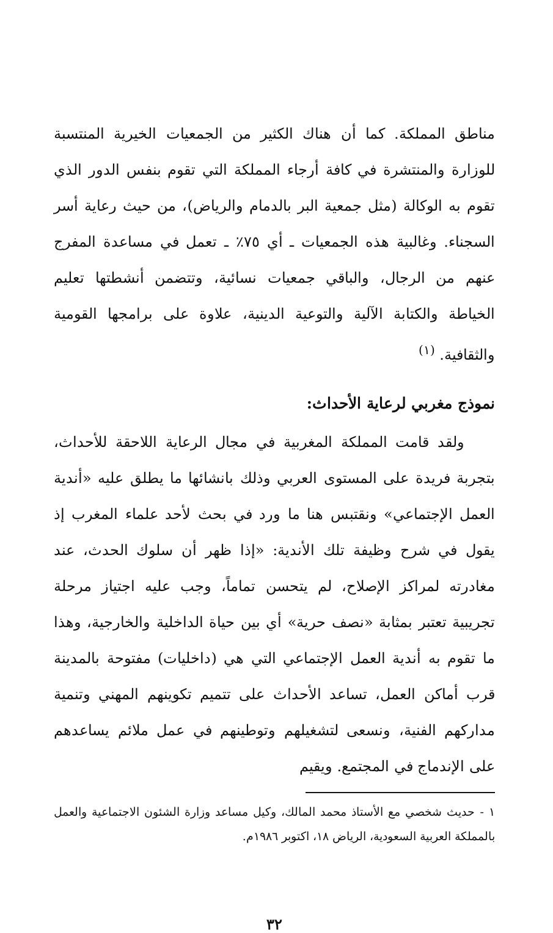مناطق المملكة. كما أن هناك الكثير من الجمعيات الخيرية المنتسبة للوزارة والمنتشرة في كافة أرجاء المملكة التي تقوم بنفس الدور الذي تقوم به الوكالة (مثل جمعية البر بالدمام والرياض)، من حيث رعاية أسر السجناء. وغالبية هذه الجمعيات ـ أي ٧٥٪ ـ تعمل في مساعدة المفرج عنهم من الرجال، والباقي جمعيات نسائية، وتتضمن أنشطتها تعليم الخياطة والكتابة الآلية والتوعية الدينية، علاوة على برامجها القومية والثقافية. <sup>(١)</sup>
نموذج مغربي لرعاية الأحداث:
ولقد قامت المملكة المغربية في مجال الرعاية اللاحقة للأحداث، بتجربة فريدة على المستوى العربي وذلك بانشائها ما يطلق عليه «أندية العمل الإجتماعي» ونقتبس هنا ما ورد في بحث لأحد علماء المغرب إذ يقول في شرح وظيفة تلك الأندية: «إذا ظهر أن سلوك الحدث، عند مغادرته لمراكز الإصلاح، لم يتحسن تماماً، وجب عليه اجتياز مرحلة تجريبية تعتبر بمثابة «نصف حرية» أي بين حياة الداخلية والخارجية، وهذا ما تقوم به أندية العمل الإجتماعي التي هي (داخليات) مفتوحة بالمدينة قرب أماكن العمل، تساعد الأحداث على تتميم تكوينهم المهني وتنمية مداركهم الفنية، ونسعى لتشغيلهم وتوطينهم في عمل ملائم يساعدهم على الإندماج في المجتمع. ويقيم
١ - حديث شخصي مع الأستاذ محمد المالك، وكيل مساعد وزارة الشئون الاجتماعية والعمل بالمملكة العربية السعودية، الرياض ١٨، اكتوبر ١٩٨٦م.
٣٢